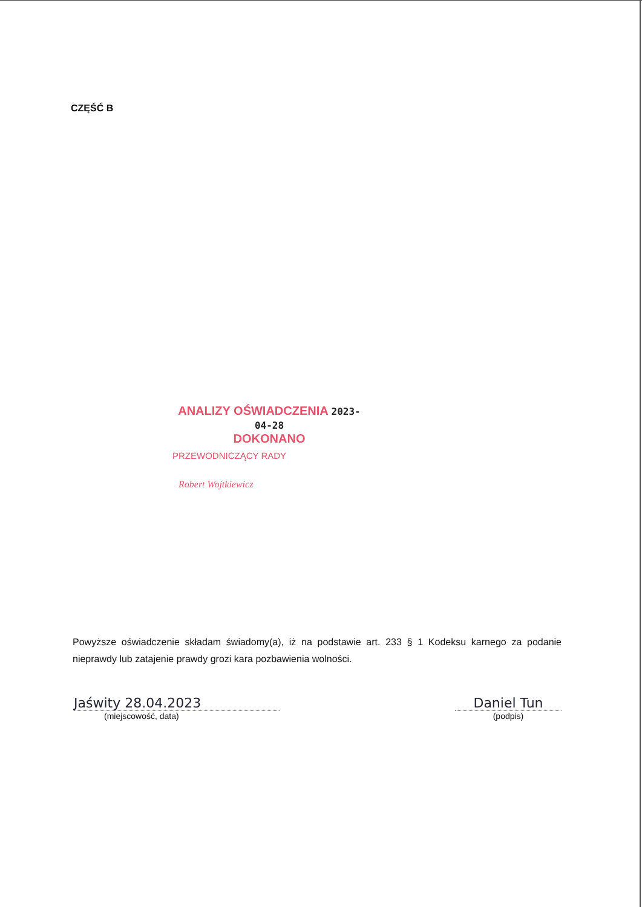CZĘŚĆ B
ANALIZY OŚWIADCZENIA 2023-04-28
DOKONANO
PRZEWODNICZĄCY RADY
Robert Wojtkiewicz
Powyższe oświadczenie składam świadomy(a), iż na podstawie art. 233 § 1 Kodeksu karnego za podanie nieprawdy lub zatajenie prawdy grozi kara pozbawienia wolności.
Jaświty 28.04.2023
(miejscowość, data)
Daniel Tun
(podpis)